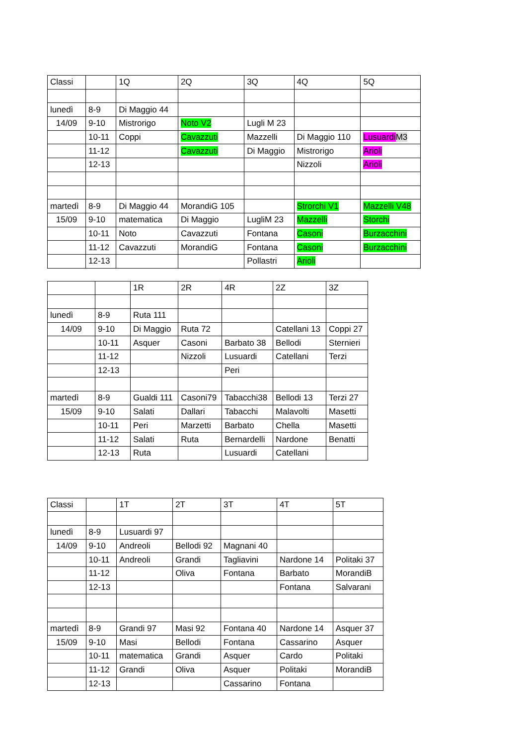| Classi | | 1Q | 2Q | 3Q | 4Q | 5Q |
| lunedì | 8-9 | Di Maggio 44 | | | | |
| 14/09 | 9-10 | Mistrorigo | Noto V2 | Lugli M 23 | | |
| | 10-11 | Coppi | Cavazzuti | Mazzelli | Di Maggio 110 | Lusuardi M3 |
| | 11-12 | | Cavazzuti | Di Maggio | Mistrorigo | Arioli |
| | 12-13 | | | | Nizzoli | Arioli |
| martedì | 8-9 | Di Maggio 44 | MorandiG 105 | | Strorchi V1 | Mazzelli V48 |
| 15/09 | 9-10 | matematica | Di Maggio | LugliM 23 | Mazzelli | Storchi |
| | 10-11 | Noto | Cavazzuti | Fontana | Casoni | Burzacchini |
| | 11-12 | Cavazzuti | MorandiG | Fontana | Casoni | Burzacchini |
| | 12-13 | | | Pollastri | Arioli | |
| | | 1R | 2R | 4R | 2Z | 3Z |
| lunedì | 8-9 | Ruta 111 | | | | |
| 14/09 | 9-10 | Di Maggio | Ruta 72 | | Catellani 13 | Coppi 27 |
| | 10-11 | Asquer | Casoni | Barbato 38 | Bellodi | Sternieri |
| | 11-12 | | Nizzoli | Lusuardi | Catellani | Terzi |
| | 12-13 | | | Peri | | |
| martedì | 8-9 | Gualdi 111 | Casoni79 | Tabacchi38 | Bellodi 13 | Terzi 27 |
| 15/09 | 9-10 | Salati | Dallari | Tabacchi | Malavolti | Masetti |
| | 10-11 | Peri | Marzetti | Barbato | Chella | Masetti |
| | 11-12 | Salati | Ruta | Bernardelli | Nardone | Benatti |
| | 12-13 | Ruta | | Lusuardi | Catellani | |
| Classi | | 1T | 2T | 3T | 4T | 5T |
| lunedì | 8-9 | Lusuardi 97 | | | | |
| 14/09 | 9-10 | Andreoli | Bellodi 92 | Magnani 40 | | |
| | 10-11 | Andreoli | Grandi | Tagliavini | Nardone 14 | Politaki 37 |
| | 11-12 | | Oliva | Fontana | Barbato | MorandiB |
| | 12-13 | | | | Fontana | Salvarani |
| martedì | 8-9 | Grandi 97 | Masi 92 | Fontana 40 | Nardone 14 | Asquer 37 |
| 15/09 | 9-10 | Masi | Bellodi | Fontana | Cassarino | Asquer |
| | 10-11 | matematica | Grandi | Asquer | Cardo | Politaki |
| | 11-12 | Grandi | Oliva | Asquer | Politaki | MorandiB |
| | 12-13 | | | Cassarino | Fontana | |